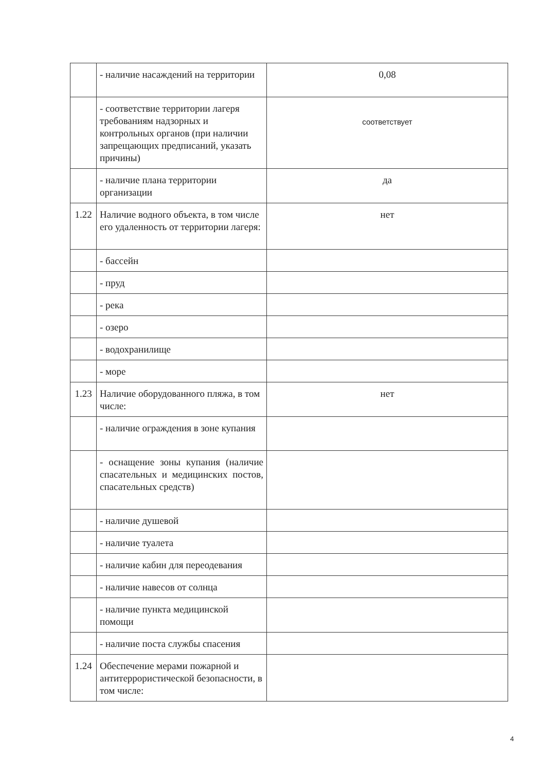| | - наличие насаждений на территории | 0,08 |
| | - соответствие территории лагеря требованиям надзорных и контрольных органов (при наличии запрещающих предписаний, указать причины) | соответствует |
| | - наличие плана территории организации | да |
| 1.22 | Наличие водного объекта, в том числе его удаленность от территории лагеря: | нет |
| | - бассейн | |
| | - пруд | |
| | - река | |
| | - озеро | |
| | - водохранилище | |
| | - море | |
| 1.23 | Наличие оборудованного пляжа, в том числе: | нет |
| | - наличие ограждения в зоне купания | |
| | - оснащение зоны купания (наличие спасательных и медицинских постов, спасательных средств) | |
| | - наличие душевой | |
| | - наличие туалета | |
| | - наличие кабин для переодевания | |
| | - наличие навесов от солнца | |
| | - наличие пункта медицинской помощи | |
| | - наличие поста службы спасения | |
| 1.24 | Обеспечение мерами пожарной и антитеррористической безопасности, в том числе: | |
4